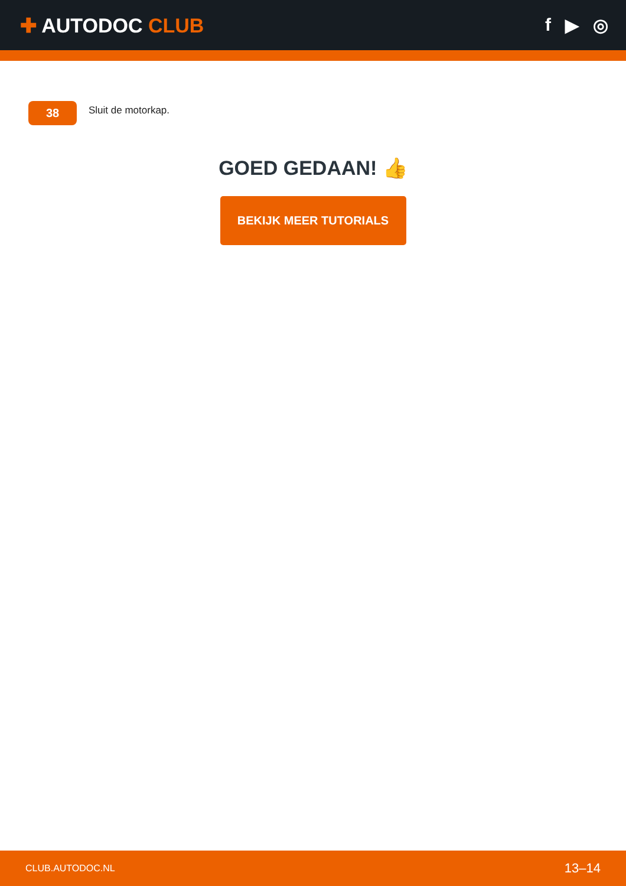✚ AUTODOC CLUB f ▶ ◎
38
Sluit de motorkap.
GOED GEDAAN! 👍
BEKIJK MEER TUTORIALS
CLUB.AUTODOC.NL 13–14